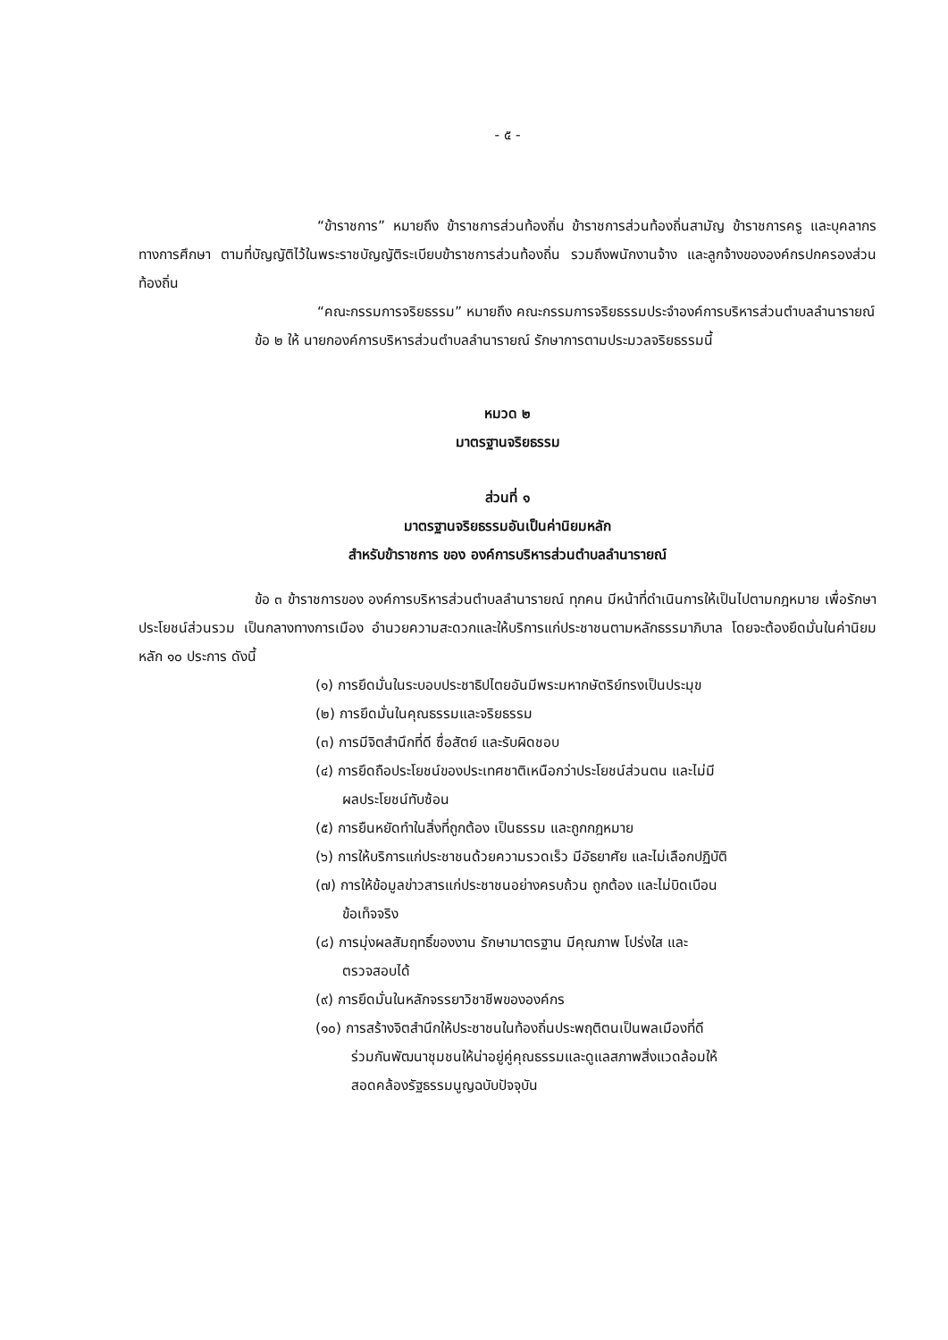- ๕ -
“ข้าราชการ” หมายถึง ข้าราชการส่วนท้องถิ่น ข้าราชการส่วนท้องถิ่นสามัญ ข้าราชการครู และบุคลากรทางการศึกษา ตามที่บัญญัติไว้ในพระราชบัญญัติระเบียบข้าราชการส่วนท้องถิ่น รวมถึงพนักงานจ้าง และลูกจ้างขององค์กรปกครองส่วนท้องถิ่น
“คณะกรรมการจริยธรรม” หมายถึง คณะกรรมการจริยธรรมประจำองค์การบริหารส่วนตำบลลำนารายณ์
ข้อ ๒ ให้ นายกองค์การบริหารส่วนตำบลลำนารายณ์ รักษาการตามประมวลจริยธรรมนี้
หมวด ๒
มาตรฐานจริยธรรม
ส่วนที่ ๑
มาตรฐานจริยธรรมอันเป็นค่านิยมหลัก
สำหรับข้าราชการ ของ องค์การบริหารส่วนตำบลลำนารายณ์
ข้อ ๓ ข้าราชการของ องค์การบริหารส่วนตำบลลำนารายณ์ ทุกคน มีหน้าที่ดำเนินการให้เป็นไปตามกฎหมาย เพื่อรักษาประโยชน์ส่วนรวม เป็นกลางทางการเมือง อำนวยความสะดวกและให้บริการแก่ประชาชนตามหลักธรรมาภิบาล โดยจะต้องยึดมั่นในค่านิยมหลัก ๑๐ ประการ ดังนี้
(๑) การยึดมั่นในระบอบประชาธิปไตยอันมีพระมหากษัตริย์ทรงเป็นประมุข
(๒) การยึดมั่นในคุณธรรมและจริยธรรม
(๓) การมีจิตสำนึกที่ดี ซื่อสัตย์ และรับผิดชอบ
(๔) การยึดถือประโยชน์ของประเทศชาติเหนือกว่าประโยชน์ส่วนตน และไม่มี
ผลประโยชน์ทับซ้อน
(๕) การยืนหยัดทำในสิ่งที่ถูกต้อง เป็นธรรม และถูกกฎหมาย
(๖) การให้บริการแก่ประชาชนด้วยความรวดเร็ว มีอัธยาศัย และไม่เลือกปฏิบัติ
(๗) การให้ข้อมูลข่าวสารแก่ประชาชนอย่างครบถ้วน ถูกต้อง และไม่บิดเบือน
ข้อเท็จจริง
(๘) การมุ่งผลสัมฤทธิ์ของงาน รักษามาตรฐาน มีคุณภาพ โปร่งใส และ
ตรวจสอบได้
(๙) การยึดมั่นในหลักจรรยาวิชาชีพขององค์กร
(๑๐) การสร้างจิตสำนึกให้ประชาชนในท้องถิ่นประพฤติตนเป็นพลเมืองที่ดี
ร่วมกันพัฒนาชุมชนให้น่าอยู่คู่คุณธรรมและดูแลสภาพสิ่งแวดล้อมให้
สอดคล้องรัฐธรรมนูญฉบับปัจจุบัน